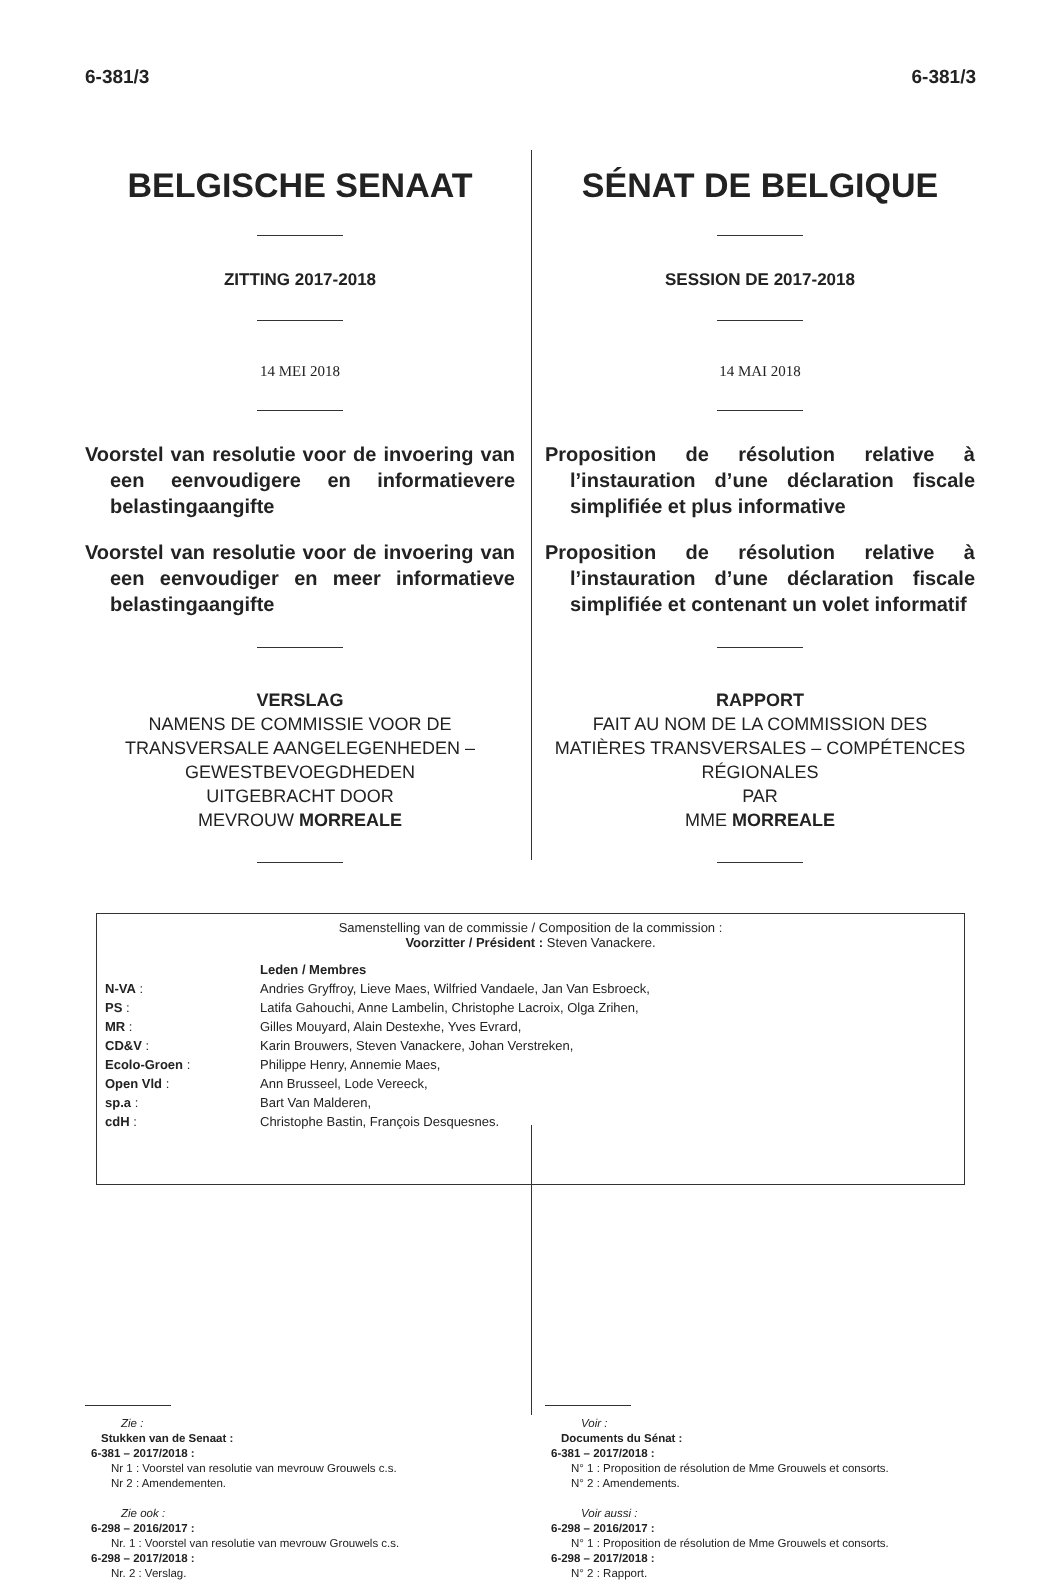6-381/3 6-381/3
BELGISCHE SENAAT
ZITTING 2017-2018
14 MEI 2018
Voorstel van resolutie voor de invoering van een eenvoudigere en informatievere belastingaangifte
Voorstel van resolutie voor de invoering van een eenvoudiger en meer informatieve belastingaangifte
VERSLAG
NAMENS DE COMMISSIE VOOR DE TRANSVERSALE AANGELEGENHEDEN – GEWESTBEVOEGDHEDEN
UITGEBRACHT DOOR
MEVROUW MORREALE
SÉNAT DE BELGIQUE
SESSION DE 2017-2018
14 MAI 2018
Proposition de résolution relative à l’instauration d’une déclaration fiscale simplifiée et plus informative
Proposition de résolution relative à l’instauration d’une déclaration fiscale simplifiée et contenant un volet informatif
RAPPORT
FAIT AU NOM DE LA COMMISSION DES MATIÈRES TRANSVERSALES – COMPÉTENCES RÉGIONALES
PAR
MME MORREALE
Samenstelling van de commissie / Composition de la commission :
Voorzitter / Président : Steven Vanackere.
| | Leden / Membres |
| N-VA : | Andries Gryffroy, Lieve Maes, Wilfried Vandaele, Jan Van Esbroeck, |
| PS : | Latifa Gahouchi, Anne Lambelin, Christophe Lacroix, Olga Zrihen, |
| MR : | Gilles Mouyard, Alain Destexhe, Yves Evrard, |
| CD&V : | Karin Brouwers, Steven Vanackere, Johan Verstreken, |
| Ecolo-Groen : | Philippe Henry, Annemie Maes, |
| Open Vld : | Ann Brusseel, Lode Vereeck, |
| sp.a : | Bart Van Malderen, |
| cdH : | Christophe Bastin, François Desquesnes. |
Zie :
Stukken van de Senaat :
6-381 – 2017/2018 :
Nr 1 : Voorstel van resolutie van mevrouw Grouwels c.s.
Nr 2 : Amendementen.
Zie ook :
6-298 – 2016/2017 :
Nr. 1 : Voorstel van resolutie van mevrouw Grouwels c.s.
6-298 – 2017/2018 :
Nr. 2 : Verslag.
Voir :
Documents du Sénat :
6-381 – 2017/2018 :
N° 1 : Proposition de résolution de Mme Grouwels et consorts.
N° 2 : Amendements.
Voir aussi :
6-298 – 2016/2017 :
N° 1 : Proposition de résolution de Mme Grouwels et consorts.
6-298 – 2017/2018 :
N° 2 : Rapport.